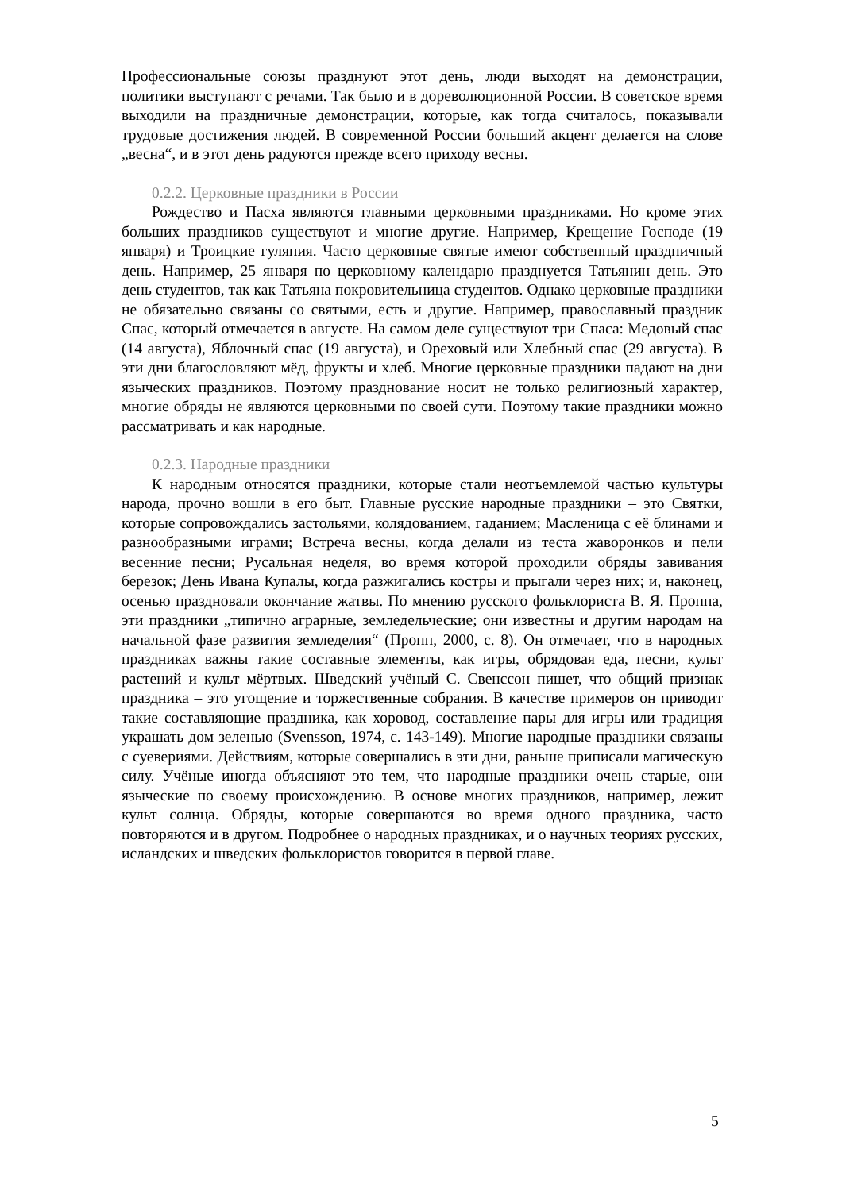Профессиональные союзы празднуют этот день, люди выходят на демонстрации, политики выступают с речами. Так было и в дореволюционной России. В советское время выходили на праздничные демонстрации, которые, как тогда считалось, показывали трудовые достижения людей. В современной России больший акцент делается на слове „весна“, и в этот день радуются прежде всего приходу весны.
0.2.2. Церковные праздники в России
Рождество и Пасха являются главными церковными праздниками. Но кроме этих больших праздников существуют и многие другие. Например, Крещение Господе (19 января) и Троицкие гуляния. Часто церковные святые имеют собственный праздничный день. Например, 25 января по церковному календарю празднуется Татьянин день. Это день студентов, так как Татьяна покровительница студентов. Однако церковные праздники не обязательно связаны со святыми, есть и другие. Например, православный праздник Спас, который отмечается в августе. На самом деле существуют три Спаса: Медовый спас (14 августа), Яблочный спас (19 августа), и Ореховый или Хлебный спас (29 августа). В эти дни благословляют мёд, фрукты и хлеб. Многие церковные праздники падают на дни языческих праздников. Поэтому празднование носит не только религиозный характер, многие обряды не являются церковными по своей сути. Поэтому такие праздники можно рассматривать и как народные.
0.2.3. Народные праздники
К народным относятся праздники, которые стали неотъемлемой частью культуры народа, прочно вошли в его быт. Главные русские народные праздники – это Святки, которые сопровождались застольями, колядованием, гаданием; Масленица с её блинами и разнообразными играми; Встреча весны, когда делали из теста жаворонков и пели весенние песни; Русальная неделя, во время которой проходили обряды завивания березок; День Ивана Купалы, когда разжигались костры и прыгали через них; и, наконец, осенью праздновали окончание жатвы. По мнению русского фольклориста В. Я. Проппа, эти праздники „типично аграрные, земледельческие; они известны и другим народам на начальной фазе развития земледелия“ (Пропп, 2000, с. 8). Он отмечает, что в народных праздниках важны такие составные элементы, как игры, обрядовая еда, песни, культ растений и культ мёртвых. Шведский учёный С. Свенссон пишет, что общий признак праздника – это угощение и торжественные собрания. В качестве примеров он приводит такие составляющие праздника, как хоровод, составление пары для игры или традиция украшать дом зеленью (Svensson, 1974, с. 143-149). Многие народные праздники связаны с суевериями. Действиям, которые совершались в эти дни, раньше приписали магическую силу. Учёные иногда объясняют это тем, что народные праздники очень старые, они языческие по своему происхождению. В основе многих праздников, например, лежит культ солнца. Обряды, которые совершаются во время одного праздника, часто повторяются и в другом. Подробнее о народных праздниках, и о научных теориях русских, исландских и шведских фольклористов говорится в первой главе.
5